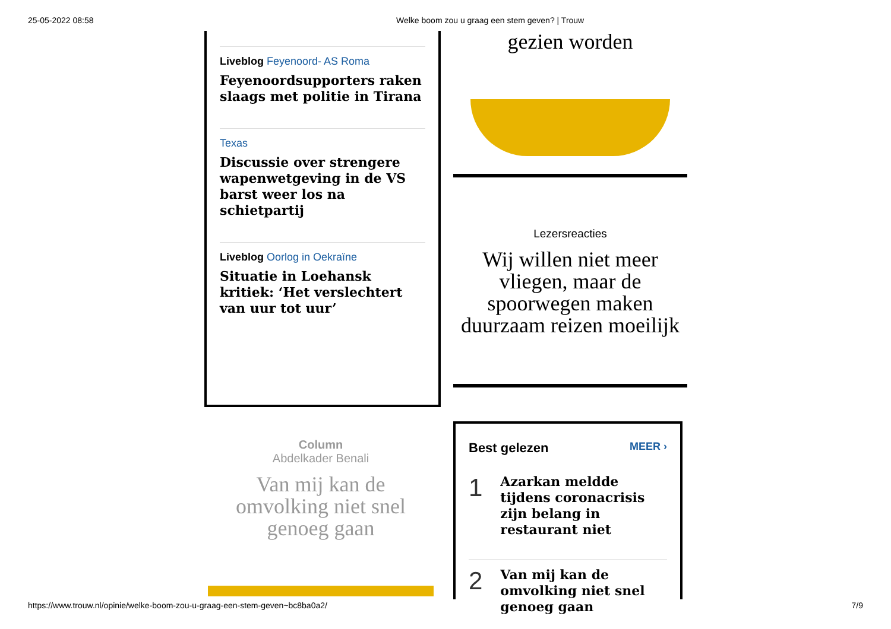25-05-2022 08:58 Welke boom zou u graag een stem geven? | Trouw
Liveblog Feyenoord- AS Roma
Feyenoordsupporters raken slaags met politie in Tirana
Texas
Discussie over strengere wapenwetgeving in de VS barst weer los na schietpartij
Liveblog Oorlog in Oekraïne
Situatie in Loehansk kritiek: ‘Het verslechtert van uur tot uur’
gezien worden
Lezersreacties
Wij willen niet meer vliegen, maar de spoorwegen maken duurzaam reizen moeilijk
Column
Abdelkader Benali
Van mij kan de omvolking niet snel genoeg gaan
Best gelezen MEER ›
1
Azarkan meldde tijdens coronacrisis zijn belang in restaurant niet
2
Van mij kan de omvolking niet snel genoeg gaan
https://www.trouw.nl/opinie/welke-boom-zou-u-graag-een-stem-geven~bc8ba0a2/ 7/9